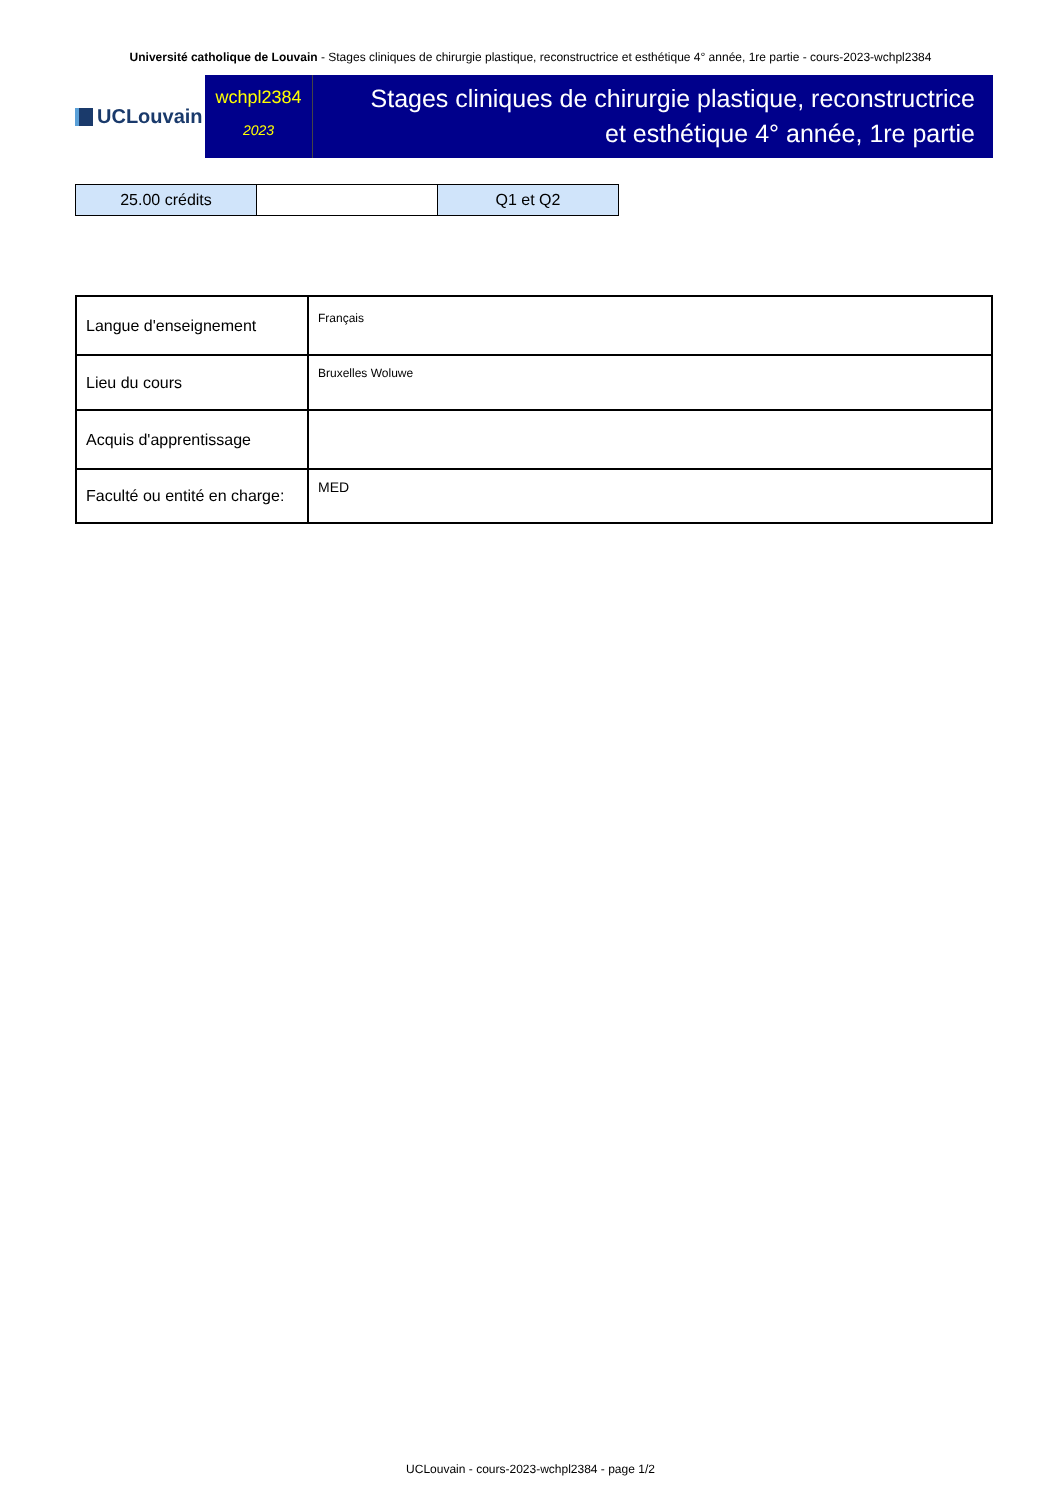Université catholique de Louvain - Stages cliniques de chirurgie plastique, reconstructrice et esthétique 4° année, 1re partie - cours-2023-wchpl2384
UCLouvain
wchpl2384
2023
Stages cliniques de chirurgie plastique, reconstructrice et esthétique 4° année, 1re partie
| 25.00 crédits | | Q1 et Q2 |
| Langue d'enseignement | Français |
| Lieu du cours | Bruxelles Woluwe |
| Acquis d'apprentissage | |
| Faculté ou entité en charge: | MED |
UCLouvain - cours-2023-wchpl2384 - page 1/2